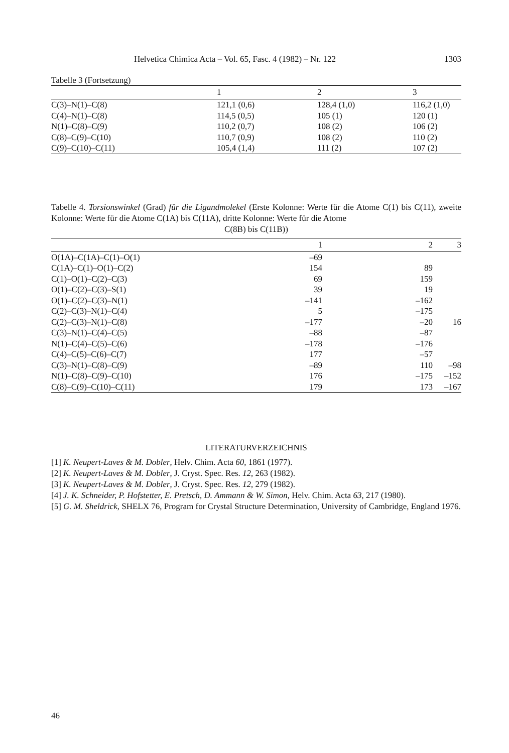Helvetica Chimica Acta – Vol. 65, Fasc. 4 (1982) – Nr. 122 1303
Tabelle 3 (Fortsetzung)
| | 1 | 2 | 3 |
| --- | --- | --- | --- |
| C(3)–N(1)–C(8) | 121,1 (0,6) | 128,4 (1,0) | 116,2 (1,0) |
| C(4)–N(1)–C(8) | 114,5 (0,5) | 105 (1) | 120 (1) |
| N(1)–C(8)–C(9) | 110,2 (0,7) | 108 (2) | 106 (2) |
| C(8)–C(9)–C(10) | 110,7 (0,9) | 108 (2) | 110 (2) |
| C(9)–C(10)–C(11) | 105,4 (1,4) | 111 (2) | 107 (2) |
Tabelle 4. Torsionswinkel (Grad) für die Ligandmolekel (Erste Kolonne: Werte für die Atome C(1) bis C(11), zweite Kolonne: Werte für die Atome C(1A) bis C(11A), dritte Kolonne: Werte für die Atome
C(8B) bis C(11B))
| | 1 | 2 | 3 |
| --- | --- | --- | --- |
| O(1A)–C(1A)–C(1)–O(1) | –69 | | |
| C(1A)–C(1)–O(1)–C(2) | 154 | 89 | |
| C(1)–O(1)–C(2)–C(3) | 69 | 159 | |
| O(1)–C(2)–C(3)–S(1) | 39 | 19 | |
| O(1)–C(2)–C(3)–N(1) | –141 | –162 | |
| C(2)–C(3)–N(1)–C(4) | 5 | –175 | |
| C(2)–C(3)–N(1)–C(8) | –177 | –20 | 16 |
| C(3)–N(1)–C(4)–C(5) | –88 | –87 | |
| N(1)–C(4)–C(5)–C(6) | –178 | –176 | |
| C(4)–C(5)–C(6)–C(7) | 177 | –57 | |
| C(3)–N(1)–C(8)–C(9) | –89 | 110 | –98 |
| N(1)–C(8)–C(9)–C(10) | 176 | –175 | –152 |
| C(8)–C(9)–C(10)–C(11) | 179 | 173 | –167 |
LITERATURVERZEICHNIS
[1] K. Neupert-Laves & M. Dobler, Helv. Chim. Acta 60, 1861 (1977).
[2] K. Neupert-Laves & M. Dobler, J. Cryst. Spec. Res. 12, 263 (1982).
[3] K. Neupert-Laves & M. Dobler, J. Cryst. Spec. Res. 12, 279 (1982).
[4] J. K. Schneider, P. Hofstetter, E. Pretsch, D. Ammann & W. Simon, Helv. Chim. Acta 63, 217 (1980).
[5] G. M. Sheldrick, SHELX 76, Program for Crystal Structure Determination, University of Cambridge, England 1976.
46